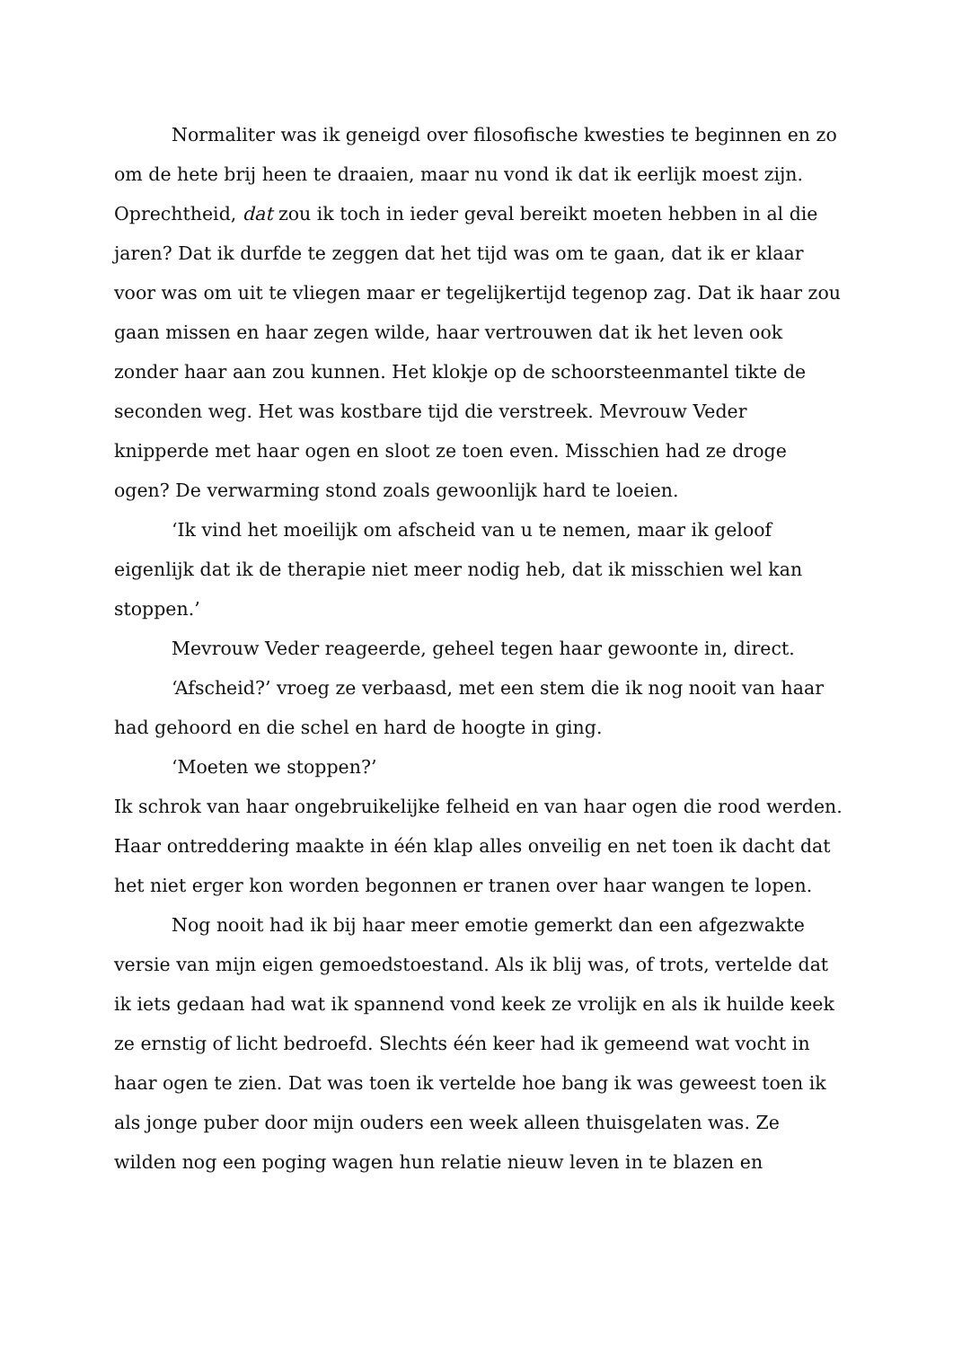Normaliter was ik geneigd over filosofische kwesties te beginnen en zo om de hete brij heen te draaien, maar nu vond ik dat ik eerlijk moest zijn. Oprechtheid, dat zou ik toch in ieder geval bereikt moeten hebben in al die jaren? Dat ik durfde te zeggen dat het tijd was om te gaan, dat ik er klaar voor was om uit te vliegen maar er tegelijkertijd tegenop zag. Dat ik haar zou gaan missen en haar zegen wilde, haar vertrouwen dat ik het leven ook zonder haar aan zou kunnen. Het klokje op de schoorsteenmantel tikte de seconden weg. Het was kostbare tijd die verstreek. Mevrouw Veder knipperde met haar ogen en sloot ze toen even. Misschien had ze droge ogen? De verwarming stond zoals gewoonlijk hard te loeien.
‘Ik vind het moeilijk om afscheid van u te nemen, maar ik geloof eigenlijk dat ik de therapie niet meer nodig heb, dat ik misschien wel kan stoppen.’
Mevrouw Veder reageerde, geheel tegen haar gewoonte in, direct.
‘Afscheid?’ vroeg ze verbaasd, met een stem die ik nog nooit van haar had gehoord en die schel en hard de hoogte in ging.
‘Moeten we stoppen?’
Ik schrok van haar ongebruikelijke felheid en van haar ogen die rood werden. Haar ontreddering maakte in één klap alles onveilig en net toen ik dacht dat het niet erger kon worden begonnen er tranen over haar wangen te lopen.
Nog nooit had ik bij haar meer emotie gemerkt dan een afgezwakte versie van mijn eigen gemoedstoestand. Als ik blij was, of trots, vertelde dat ik iets gedaan had wat ik spannend vond keek ze vrolijk en als ik huilde keek ze ernstig of licht bedroefd. Slechts één keer had ik gemeend wat vocht in haar ogen te zien. Dat was toen ik vertelde hoe bang ik was geweest toen ik als jonge puber door mijn ouders een week alleen thuisgelaten was. Ze wilden nog een poging wagen hun relatie nieuw leven in te blazen en